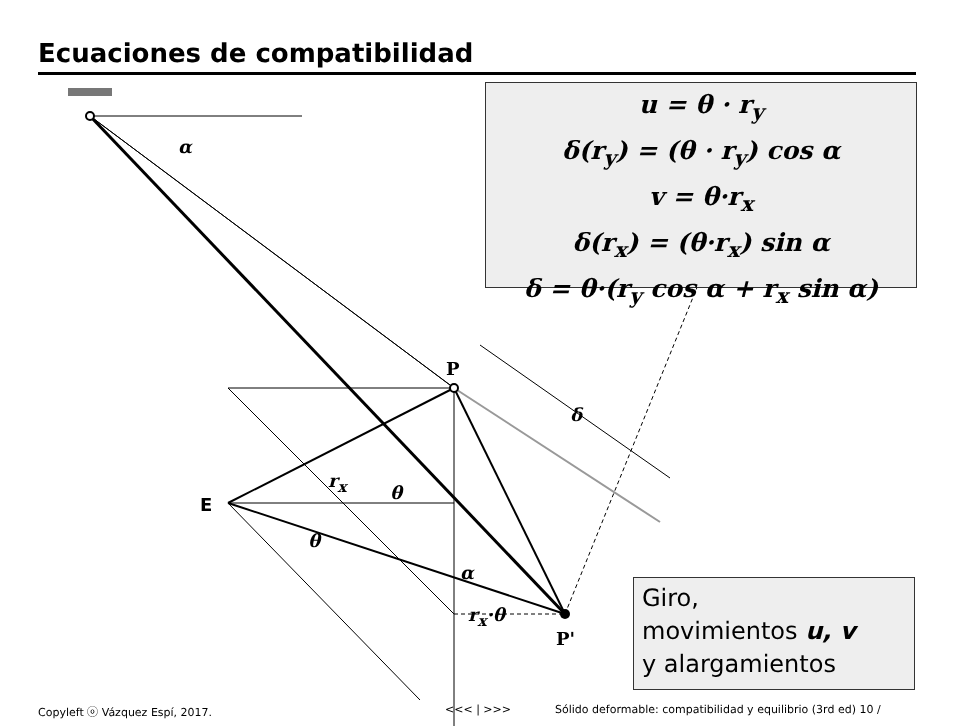Ecuaciones de compatibilidad
α
P
δ
r<sub>x</sub>
θ
E
θ
α
r<sub>x</sub>·θ
P'
u = θ · r<sub>y</sub>
δ(r<sub>y</sub>) = (θ · r<sub>y</sub>) cos α
v = θ·r<sub>x</sub>
δ(r<sub>x</sub>) = (θ·r<sub>x</sub>) sin α
δ = θ·(r<sub>y</sub> cos α + r<sub>x</sub> sin α)
Giro,
movimientos u, v
y alargamientos
Copyleft ⓞ Vázquez Espí, 2017. <<< | >>>
Sólido deformable: compatibilidad y equilibrio (3rd ed) 10 /